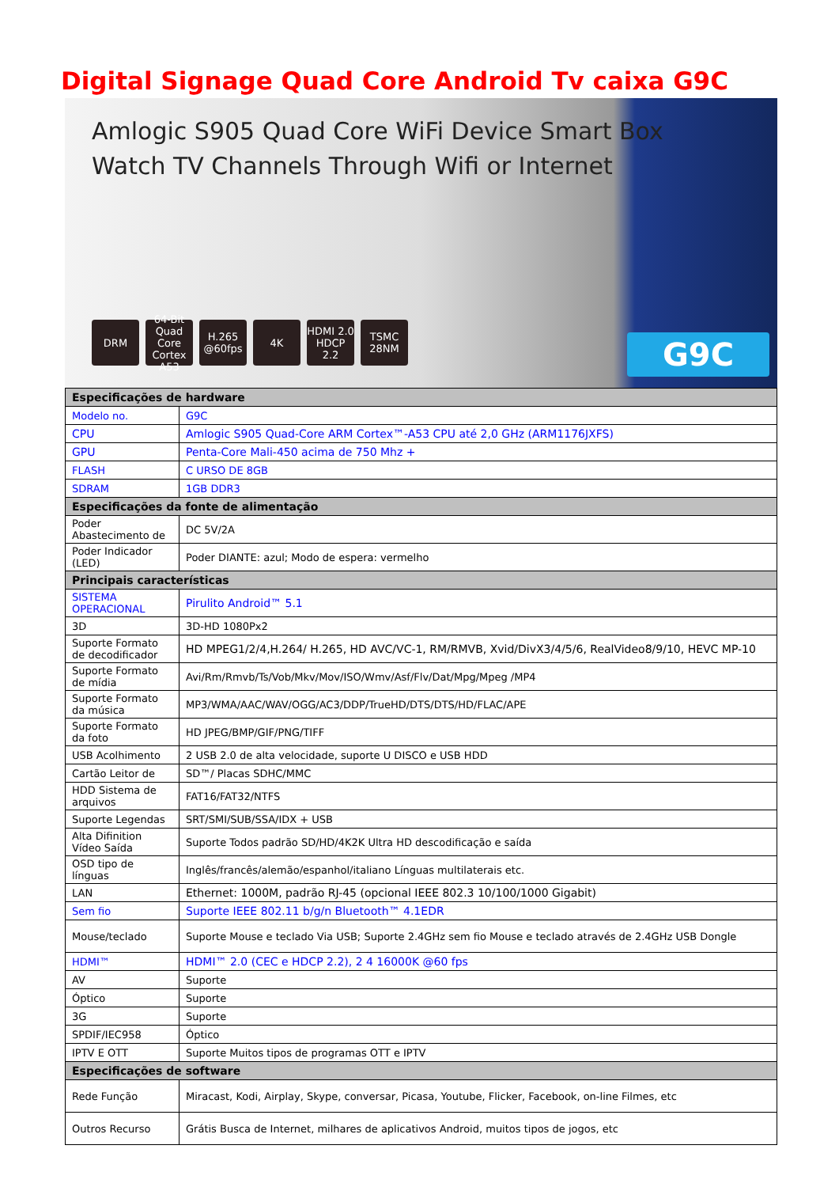Digital Signage Quad Core Android Tv caixa G9C
Amlogic S905 Quad Core WiFi Device Smart Box
Watch TV Channels Through Wifi or Internet
DRM 64-Bit Quad Core Cortex A53 H.265 @60fps 4K HDMI 2.0 HDCP 2.2 TSMC 28NM
G9C
| Especificações de hardware | |
| --- | --- |
| Modelo no. | G9C |
| CPU | Amlogic S905 Quad-Core ARM Cortex™-A53 CPU até 2,0 GHz (ARM1176JXFS) |
| GPU | Penta-Core Mali-450 acima de 750 Mhz + |
| FLASH | C URSO DE 8GB |
| SDRAM | 1GB DDR3 |
| Especificações da fonte de alimentação | |
| Poder Abastecimento de | DC 5V/2A |
| Poder Indicador (LED) | Poder DIANTE: azul; Modo de espera: vermelho |
| Principais características | |
| SISTEMA OPERACIONAL | Pirulito Android™ 5.1 |
| 3D | 3D-HD 1080Px2 |
| Suporte Formato de decodificador | HD MPEG1/2/4,H.264/ H.265, HD AVC/VC-1, RM/RMVB, Xvid/DivX3/4/5/6, RealVideo8/9/10, HEVC MP-10 |
| Suporte Formato de mídia | Avi/Rm/Rmvb/Ts/Vob/Mkv/Mov/ISO/Wmv/Asf/Flv/Dat/Mpg/Mpeg /MP4 |
| Suporte Formato da música | MP3/WMA/AAC/WAV/OGG/AC3/DDP/TrueHD/DTS/DTS/HD/FLAC/APE |
| Suporte Formato da foto | HD JPEG/BMP/GIF/PNG/TIFF |
| USB Acolhimento | 2 USB 2.0 de alta velocidade, suporte U DISCO e USB HDD |
| Cartão Leitor de | SD™/ Placas SDHC/MMC |
| HDD Sistema de arquivos | FAT16/FAT32/NTFS |
| Suporte Legendas | SRT/SMI/SUB/SSA/IDX + USB |
| Alta Difinition Vídeo Saída | Suporte Todos padrão SD/HD/4K2K Ultra HD descodificação e saída |
| OSD tipo de línguas | Inglês/francês/alemão/espanhol/italiano Línguas multilaterais etc. |
| LAN | Ethernet: 1000M, padrão RJ-45 (opcional IEEE 802.3 10/100/1000 Gigabit) |
| Sem fio | Suporte IEEE 802.11 b/g/n Bluetooth™ 4.1EDR |
| Mouse/teclado | Suporte Mouse e teclado Via USB; Suporte 2.4GHz sem fio Mouse e teclado através de 2.4GHz USB Dongle |
| HDMI™ | HDMI™ 2.0 (CEC e HDCP 2.2), 2 4 16000K @60 fps |
| AV | Suporte |
| Óptico | Suporte |
| 3G | Suporte |
| SPDIF/IEC958 | Óptico |
| IPTV E OTT | Suporte Muitos tipos de programas OTT e IPTV |
| Especificações de software | |
| Rede Função | Miracast, Kodi, Airplay, Skype, conversar, Picasa, Youtube, Flicker, Facebook, on-line Filmes, etc |
| Outros Recurso | Grátis Busca de Internet, milhares de aplicativos Android, muitos tipos de jogos, etc |